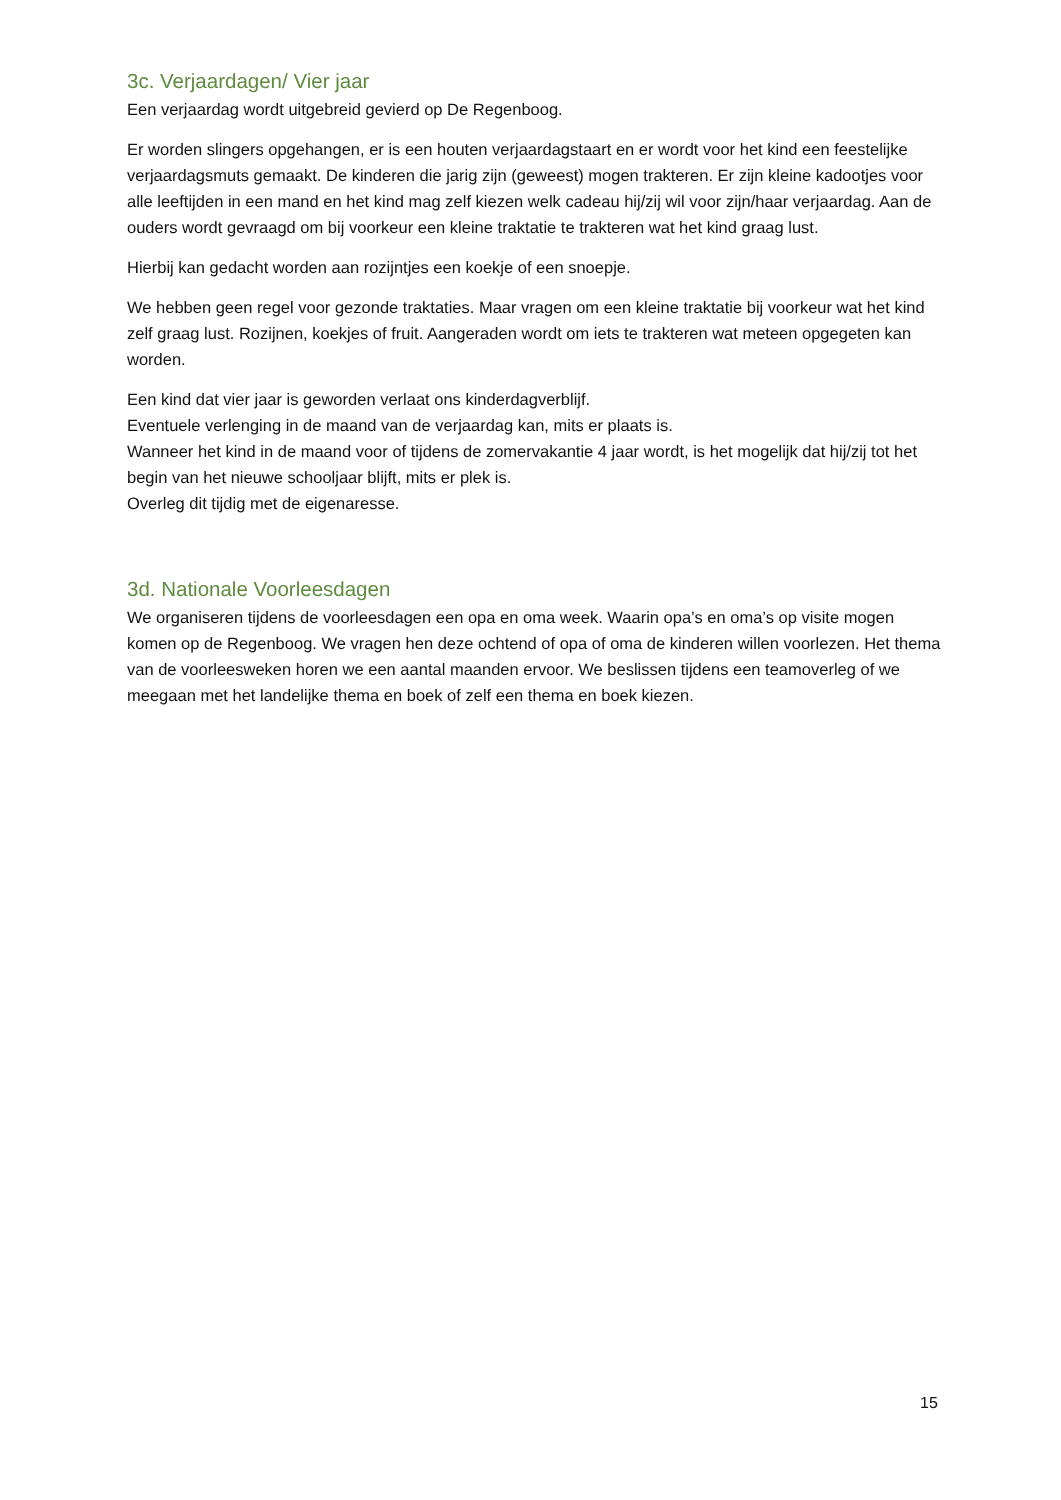3c. Verjaardagen/ Vier jaar
Een verjaardag wordt uitgebreid gevierd op De Regenboog.
Er worden slingers opgehangen, er is een houten verjaardagstaart en er wordt voor het kind een feestelijke verjaardagsmuts gemaakt. De kinderen die jarig zijn (geweest) mogen trakteren. Er zijn kleine kadootjes voor alle leeftijden in een mand en het kind mag zelf kiezen welk cadeau hij/zij wil voor zijn/haar verjaardag. Aan de ouders wordt gevraagd om bij voorkeur een kleine traktatie te trakteren wat het kind graag lust.
Hierbij kan gedacht worden aan rozijntjes een koekje of een snoepje.
We hebben geen regel voor gezonde traktaties. Maar vragen om een kleine traktatie bij voorkeur wat het kind zelf graag lust. Rozijnen, koekjes of fruit. Aangeraden wordt om iets te trakteren wat meteen opgegeten kan worden.
Een kind dat vier jaar is geworden verlaat ons kinderdagverblijf.
Eventuele verlenging in de maand van de verjaardag kan, mits er plaats is.
Wanneer het kind in de maand voor of tijdens de zomervakantie 4 jaar wordt, is het mogelijk dat hij/zij tot het begin van het nieuwe schooljaar blijft, mits er plek is.
Overleg dit tijdig met de eigenaresse.
3d. Nationale Voorleesdagen
We organiseren tijdens de voorleesdagen een opa en oma week. Waarin opa’s en oma’s op visite mogen komen op de Regenboog. We vragen hen deze ochtend of opa of oma de kinderen willen voorlezen. Het thema van de voorleesweken horen we een aantal maanden ervoor. We beslissen tijdens een teamoverleg of we meegaan met het landelijke thema en boek of zelf een thema en boek kiezen.
15